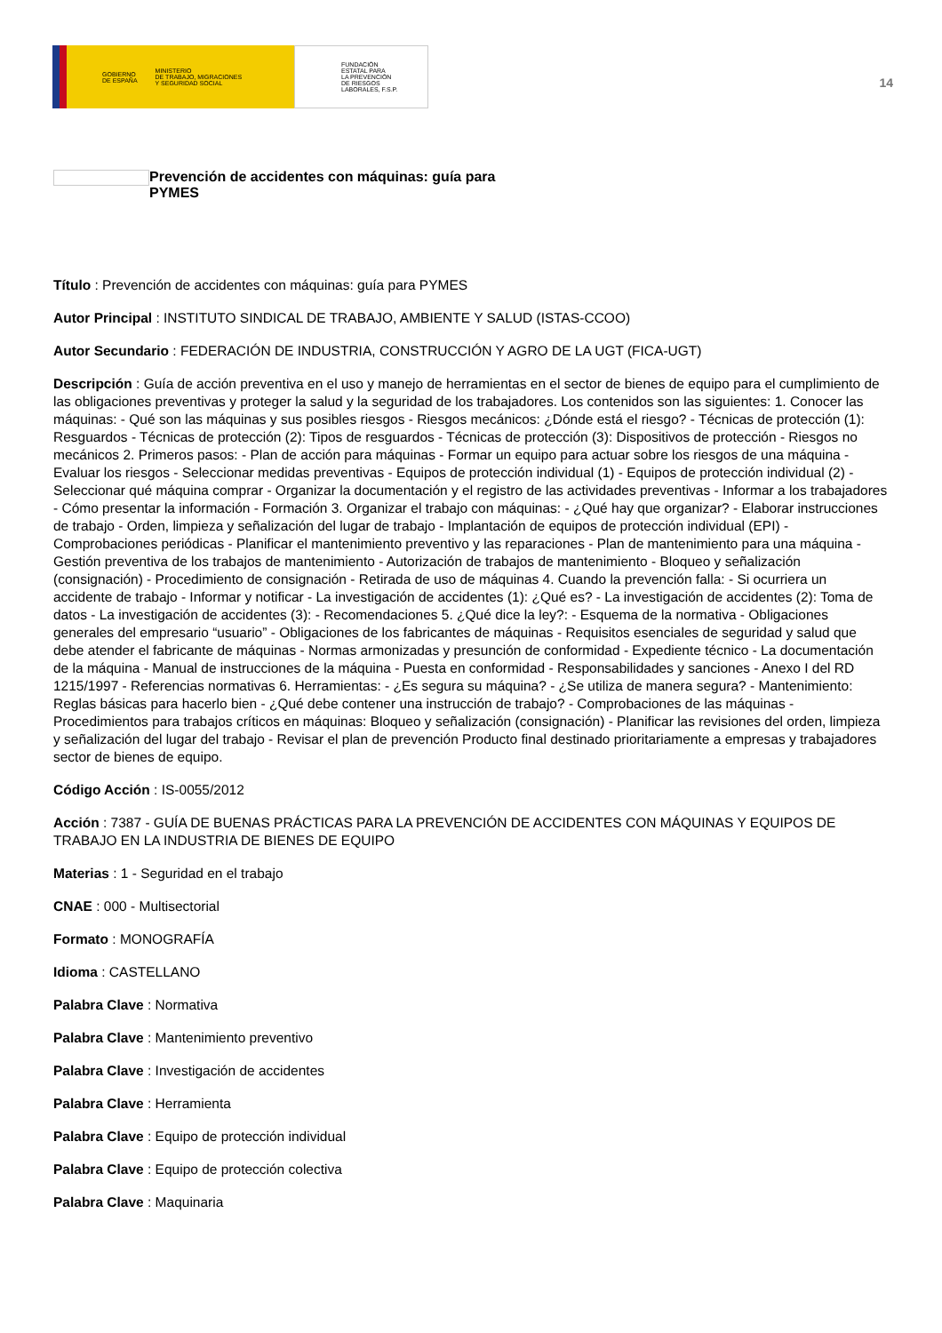GOBIERNO
DE ESPAÑA MINISTERIO
DE TRABAJO, MIGRACIONES
Y SEGURIDAD SOCIAL
FUNDACIÓN
ESTATAL PARA
LA PREVENCIÓN
DE RIESGOS
LABORALES, F.S.P.
14
Prevención de accidentes con máquinas: guía para PYMES
Título : Prevención de accidentes con máquinas: guía para PYMES
Autor Principal : INSTITUTO SINDICAL DE TRABAJO, AMBIENTE Y SALUD (ISTAS-CCOO)
Autor Secundario : FEDERACIÓN DE INDUSTRIA, CONSTRUCCIÓN Y AGRO DE LA UGT (FICA-UGT)
Descripción : Guía de acción preventiva en el uso y manejo de herramientas en el sector de bienes de equipo para el cumplimiento de las obligaciones preventivas y proteger la salud y la seguridad de los trabajadores. Los contenidos son las siguientes: 1. Conocer las máquinas: - Qué son las máquinas y sus posibles riesgos - Riesgos mecánicos: ¿Dónde está el riesgo? - Técnicas de protección (1): Resguardos - Técnicas de protección (2): Tipos de resguardos - Técnicas de protección (3): Dispositivos de protección - Riesgos no mecánicos 2. Primeros pasos: - Plan de acción para máquinas - Formar un equipo para actuar sobre los riesgos de una máquina - Evaluar los riesgos - Seleccionar medidas preventivas - Equipos de protección individual (1) - Equipos de protección individual (2) - Seleccionar qué máquina comprar - Organizar la documentación y el registro de las actividades preventivas - Informar a los trabajadores - Cómo presentar la información - Formación 3. Organizar el trabajo con máquinas: - ¿Qué hay que organizar? - Elaborar instrucciones de trabajo - Orden, limpieza y señalización del lugar de trabajo - Implantación de equipos de protección individual (EPI) - Comprobaciones periódicas - Planificar el mantenimiento preventivo y las reparaciones - Plan de mantenimiento para una máquina - Gestión preventiva de los trabajos de mantenimiento - Autorización de trabajos de mantenimiento - Bloqueo y señalización (consignación) - Procedimiento de consignación - Retirada de uso de máquinas 4. Cuando la prevención falla: - Si ocurriera un accidente de trabajo - Informar y notificar - La investigación de accidentes (1): ¿Qué es? - La investigación de accidentes (2): Toma de datos - La investigación de accidentes (3): - Recomendaciones 5. ¿Qué dice la ley?: - Esquema de la normativa - Obligaciones generales del empresario “usuario” - Obligaciones de los fabricantes de máquinas - Requisitos esenciales de seguridad y salud que debe atender el fabricante de máquinas - Normas armonizadas y presunción de conformidad - Expediente técnico - La documentación de la máquina - Manual de instrucciones de la máquina - Puesta en conformidad - Responsabilidades y sanciones - Anexo I del RD 1215/1997 - Referencias normativas 6. Herramientas: - ¿Es segura su máquina? - ¿Se utiliza de manera segura? - Mantenimiento: Reglas básicas para hacerlo bien - ¿Qué debe contener una instrucción de trabajo? - Comprobaciones de las máquinas - Procedimientos para trabajos críticos en máquinas: Bloqueo y señalización (consignación) - Planificar las revisiones del orden, limpieza y señalización del lugar del trabajo - Revisar el plan de prevención Producto final destinado prioritariamente a empresas y trabajadores sector de bienes de equipo.
Código Acción : IS-0055/2012
Acción : 7387 - GUÍA DE BUENAS PRÁCTICAS PARA LA PREVENCIÓN DE ACCIDENTES CON MÁQUINAS Y EQUIPOS DE TRABAJO EN LA INDUSTRIA DE BIENES DE EQUIPO
Materias : 1 - Seguridad en el trabajo
CNAE : 000 - Multisectorial
Formato : MONOGRAFÍA
Idioma : CASTELLANO
Palabra Clave : Normativa
Palabra Clave : Mantenimiento preventivo
Palabra Clave : Investigación de accidentes
Palabra Clave : Herramienta
Palabra Clave : Equipo de protección individual
Palabra Clave : Equipo de protección colectiva
Palabra Clave : Maquinaria